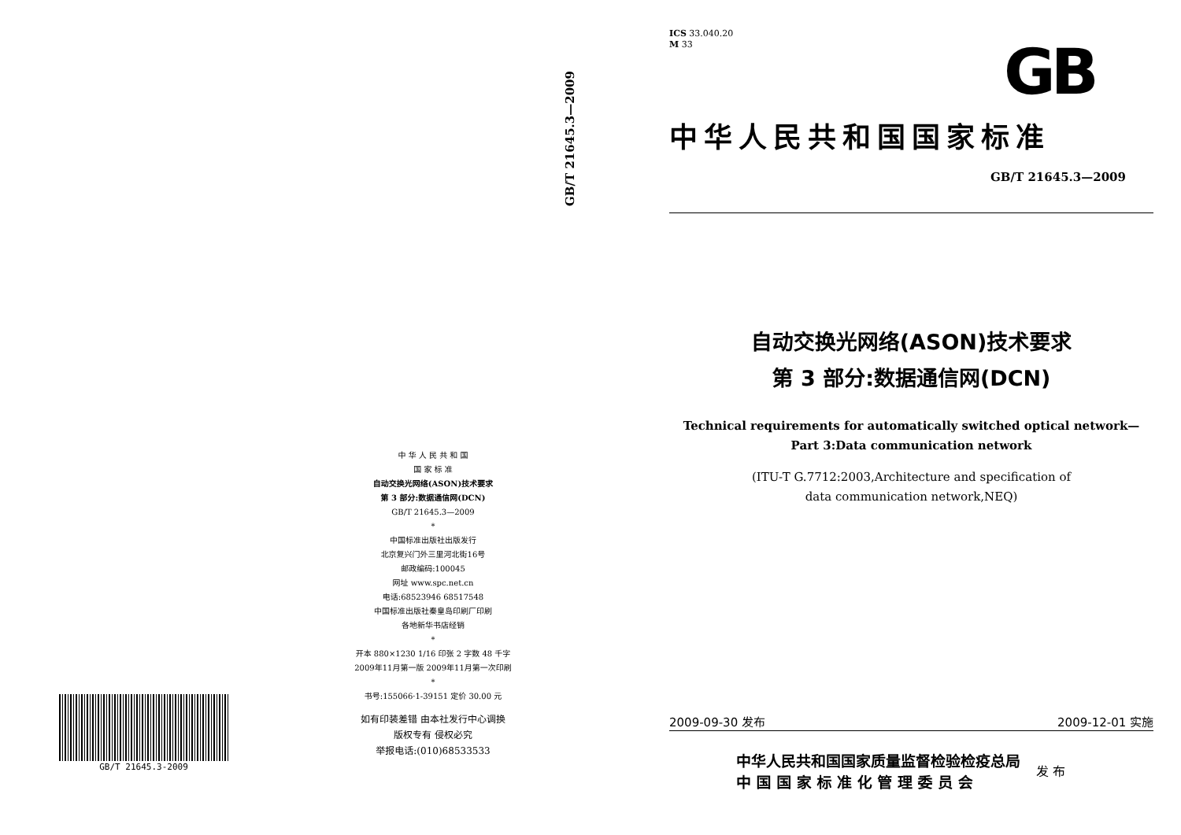GB/T 21645.3—2009
中 华 人 民 共 和 国
国 家 标 准
自动交换光网络(ASON)技术要求
第 3 部分:数据通信网(DCN)
GB/T 21645.3—2009
*
中国标准出版社出版发行
北京复兴门外三里河北街16号
邮政编码:100045
网址 www.spc.net.cn
电话:68523946 68517548
中国标准出版社秦皇岛印刷厂印刷
各地新华书店经销
*
开本 880×1230 1/16 印张 2 字数 48 千字
2009年11月第一版 2009年11月第一次印刷
*
书号:155066·1-39151 定价 30.00 元
如有印装差错 由本社发行中心调换
版权专有 侵权必究
举报电话:(010)68533533
GB/T 21645.3-2009
ICS 33.040.20
M 33
GB
中华人民共和国国家标准
GB/T 21645.3—2009
自动交换光网络(ASON)技术要求
第 3 部分:数据通信网(DCN)
Technical requirements for automatically switched optical network—
Part 3:Data communication network
(ITU-T G.7712:2003,Architecture and specification of
data communication network,NEQ)
2009-09-30 发布 2009-12-01 实施
中华人民共和国国家质量监督检验检疫总局
中 国 国 家 标 准 化 管 理 委 员 会
发 布